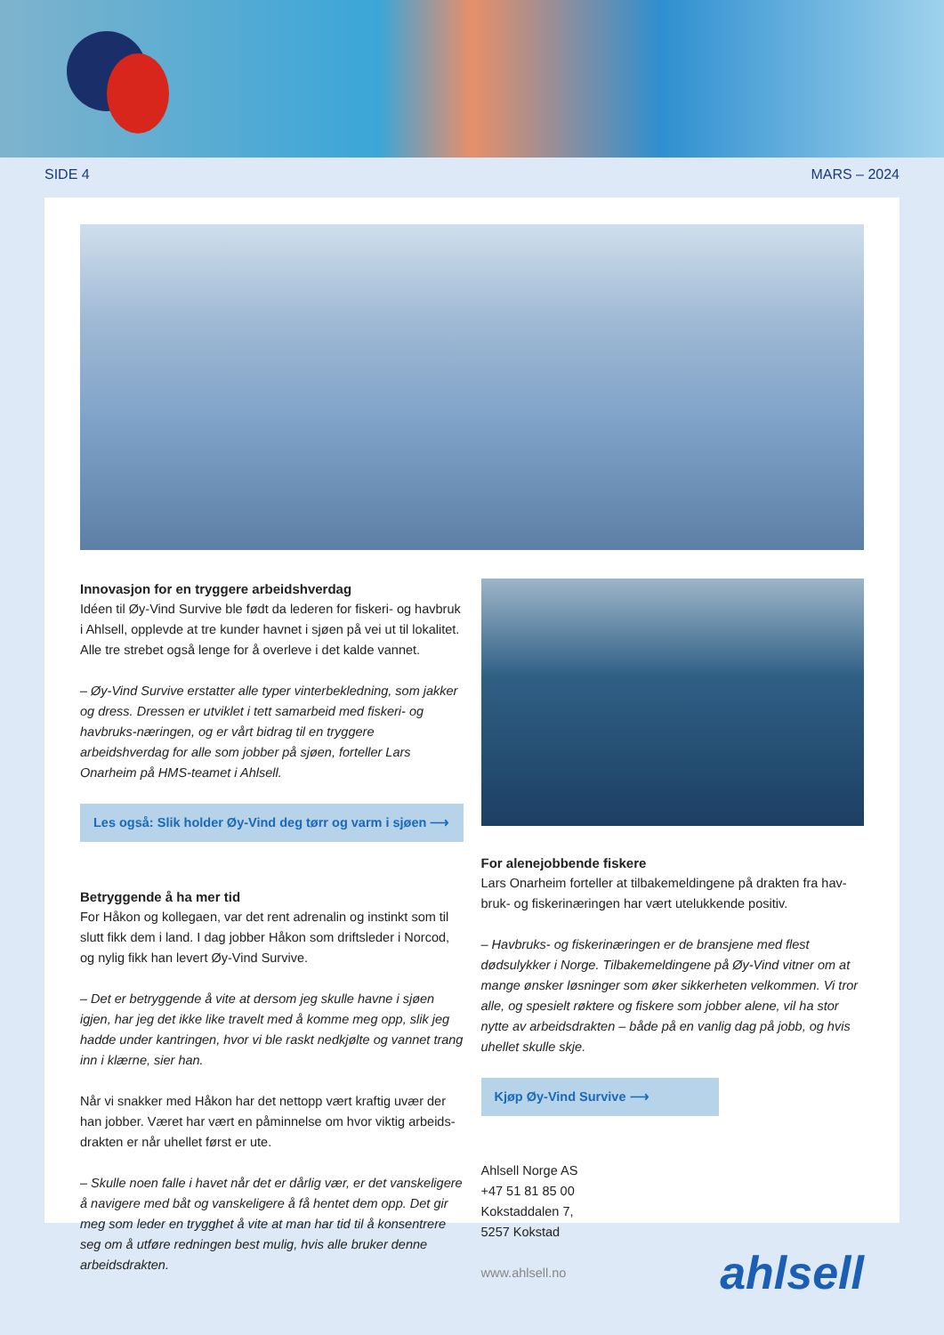SIDE 4 MARS – 2024
Innovasjon for en tryggere arbeidshverdag
Idéen til Øy-Vind Survive ble født da lederen for fiskeri- og havbruk i Ahlsell, opplevde at tre kunder havnet i sjøen på vei ut til lokalitet. Alle tre strebet også lenge for å overleve i det kalde vannet.
– Øy-Vind Survive erstatter alle typer vinterbekledning, som jakker og dress. Dressen er utviklet i tett samarbeid med fiskeri- og havbruks-næringen, og er vårt bidrag til en tryggere arbeidshverdag for alle som jobber på sjøen, forteller Lars Onarheim på HMS-teamet i Ahlsell.
Les også: Slik holder Øy-Vind deg tørr og varm i sjøen ⟶
Betryggende å ha mer tid
For Håkon og kollegaen, var det rent adrenalin og instinkt som til slutt fikk dem i land. I dag jobber Håkon som driftsleder i Norcod, og nylig fikk han levert Øy-Vind Survive.
– Det er betryggende å vite at dersom jeg skulle havne i sjøen igjen, har jeg det ikke like travelt med å komme meg opp, slik jeg hadde under kantringen, hvor vi ble raskt nedkjølte og vannet trang inn i klærne, sier han.
Når vi snakker med Håkon har det nettopp vært kraftig uvær der han jobber. Været har vært en påminnelse om hvor viktig arbeids-drakten er når uhellet først er ute.
– Skulle noen falle i havet når det er dårlig vær, er det vanskeligere å navigere med båt og vanskeligere å få hentet dem opp. Det gir meg som leder en trygghet å vite at man har tid til å konsentrere seg om å utføre redningen best mulig, hvis alle bruker denne arbeidsdrakten.
For alenejobbende fiskere
Lars Onarheim forteller at tilbakemeldingene på drakten fra hav-bruk- og fiskerinæringen har vært utelukkende positiv.
– Havbruks- og fiskerinæringen er de bransjene med flest dødsulykker i Norge. Tilbakemeldingene på Øy-Vind vitner om at mange ønsker løsninger som øker sikkerheten velkommen. Vi tror alle, og spesielt røktere og fiskere som jobber alene, vil ha stor nytte av arbeidsdrakten – både på en vanlig dag på jobb, og hvis uhellet skulle skje.
Kjøp Øy-Vind Survive ⟶
Ahlsell Norge AS
+47 51 81 85 00
Kokstaddalen 7,
5257 Kokstad
www.ahlsell.no ahlsell